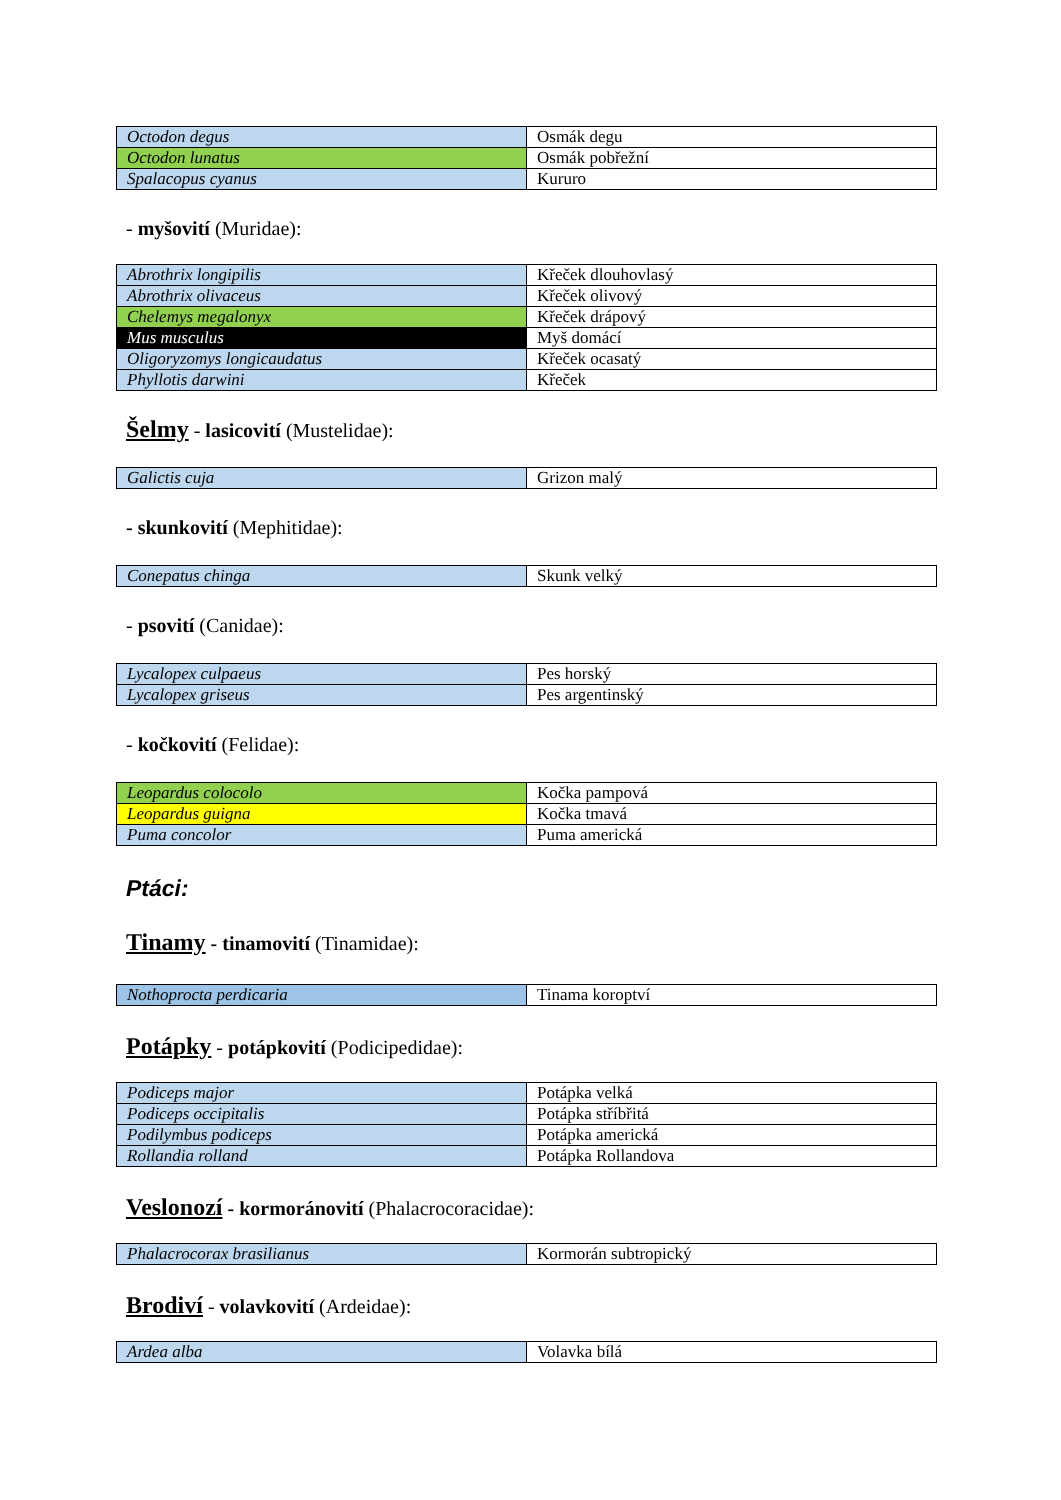| Octodon degus | Osmák degu |
| Octodon lunatus | Osmák pobřežní |
| Spalacopus cyanus | Kururo |
- myšovití (Muridae):
| Abrothrix longipilis | Křeček dlouhovlasý |
| Abrothrix olivaceus | Křeček olivový |
| Chelemys megalonyx | Křeček drápový |
| Mus musculus | Myš domácí |
| Oligoryzomys longicaudatus | Křeček ocasatý |
| Phyllotis darwini | Křeček |
Šelmy - lasicovití (Mustelidae):
| Galictis cuja | Grizon malý |
- skunkovití (Mephitidae):
| Conepatus chinga | Skunk velký |
- psovití (Canidae):
| Lycalopex culpaeus | Pes horský |
| Lycalopex griseus | Pes argentinský |
- kočkovití (Felidae):
| Leopardus colocolo | Kočka pampová |
| Leopardus guigna | Kočka tmavá |
| Puma concolor | Puma americká |
Ptáci:
Tinamy - tinamovití (Tinamidae):
| Nothoprocta perdicaria | Tinama koroptví |
Potápky - potápkovití (Podicipedidae):
| Podiceps major | Potápka velká |
| Podiceps occipitalis | Potápka stříbřitá |
| Podilymbus podiceps | Potápka americká |
| Rollandia rolland | Potápka Rollandova |
Veslonozí - kormoránovití (Phalacrocoracidae):
| Phalacrocorax brasilianus | Kormorán subtropický |
Brodiví - volavkovití (Ardeidae):
| Ardea alba | Volavka bílá |